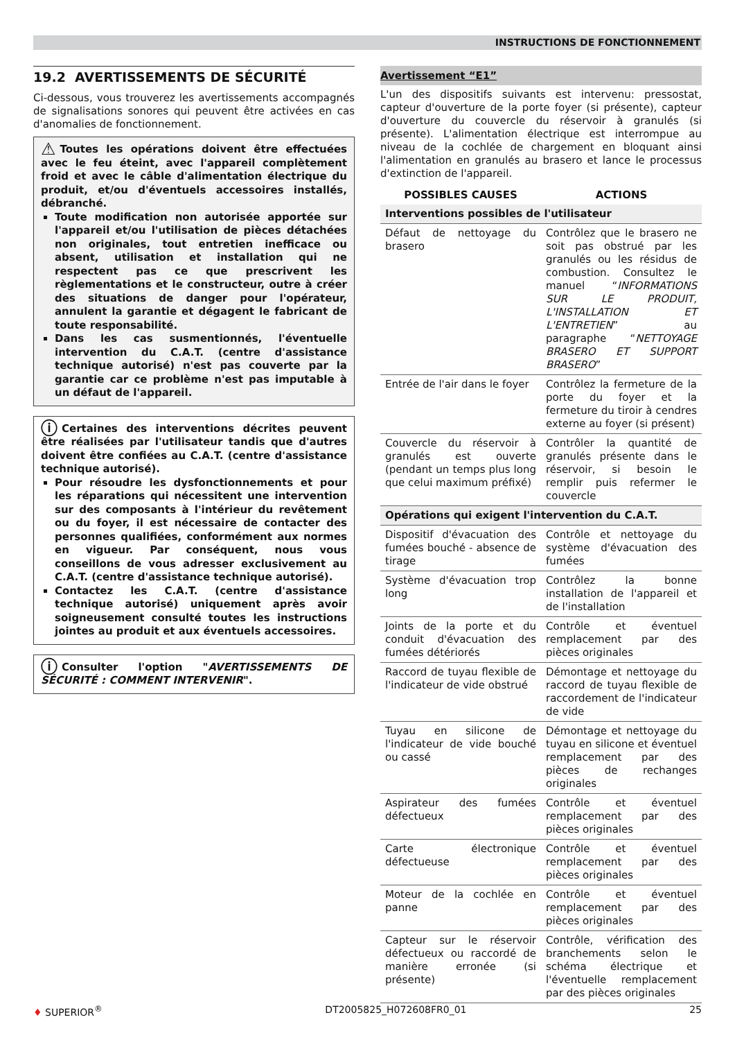INSTRUCTIONS DE FONCTIONNEMENT
19.2 AVERTISSEMENTS DE SÉCURITÉ
Ci-dessous, vous trouverez les avertissements accompagnés de signalisations sonores qui peuvent être activées en cas d'anomalies de fonctionnement.
⚠ Toutes les opérations doivent être effectuées avec le feu éteint, avec l'appareil complètement froid et avec le câble d'alimentation électrique du produit, et/ou d'éventuels accessoires installés, débranché.
Toute modification non autorisée apportée sur l'appareil et/ou l'utilisation de pièces détachées non originales, tout entretien inefficace ou absent, utilisation et installation qui ne respectent pas ce que prescrivent les règlementations et le constructeur, outre à créer des situations de danger pour l'opérateur, annulent la garantie et dégagent le fabricant de toute responsabilité.
Dans les cas susmentionnés, l'éventuelle intervention du C.A.T. (centre d'assistance technique autorisé) n'est pas couverte par la garantie car ce problème n'est pas imputable à un défaut de l'appareil.
ⓘ Certaines des interventions décrites peuvent être réalisées par l'utilisateur tandis que d'autres doivent être confiées au C.A.T. (centre d'assistance technique autorisé).
Pour résoudre les dysfonctionnements et pour les réparations qui nécessitent une intervention sur des composants à l'intérieur du revêtement ou du foyer, il est nécessaire de contacter des personnes qualifiées, conformément aux normes en vigueur. Par conséquent, nous vous conseillons de vous adresser exclusivement au C.A.T. (centre d'assistance technique autorisé).
Contactez les C.A.T. (centre d'assistance technique autorisé) uniquement après avoir soigneusement consulté toutes les instructions jointes au produit et aux éventuels accessoires.
ⓘ Consulter l'option "AVERTISSEMENTS DE SÉCURITÉ : COMMENT INTERVENIR".
Avertissement “E1”
L'un des dispositifs suivants est intervenu: pressostat, capteur d'ouverture de la porte foyer (si présente), capteur d'ouverture du couvercle du réservoir à granulés (si présente). L'alimentation électrique est interrompue au niveau de la cochlée de chargement en bloquant ainsi l'alimentation en granulés au brasero et lance le processus d'extinction de l'appareil.
| POSSIBLES CAUSES | ACTIONS |
| --- | --- |
| Interventions possibles de l'utilisateur | |
| Défaut de nettoyage du brasero | Contrôlez que le brasero ne soit pas obstrué par les granulés ou les résidus de combustion. Consultez le manuel “ INFORMATIONS SUR LE PRODUIT, L'INSTALLATION ET L'ENTRETIEN ” au paragraphe “ NETTOYAGE BRASERO ET SUPPORT BRASERO ” |
| Entrée de l'air dans le foyer | Contrôlez la fermeture de la porte du foyer et la fermeture du tiroir à cendres externe au foyer (si présent) |
| Couvercle du réservoir à granulés est ouverte (pendant un temps plus long que celui maximum préfixé) | Contrôler la quantité de granulés présente dans le réservoir, si besoin le remplir puis refermer le couvercle |
| Opérations qui exigent l'intervention du C.A.T. | |
| Dispositif d'évacuation des fumées bouché - absence de tirage | Contrôle et nettoyage du système d'évacuation des fumées |
| Système d'évacuation trop long | Contrôlez la bonne installation de l'appareil et de l'installation |
| Joints de la porte et du conduit d'évacuation des fumées détériorés | Contrôle et éventuel remplacement par des pièces originales |
| Raccord de tuyau flexible de l'indicateur de vide obstrué | Démontage et nettoyage du raccord de tuyau flexible de raccordement de l'indicateur de vide |
| Tuyau en silicone de l'indicateur de vide bouché ou cassé | Démontage et nettoyage du tuyau en silicone et éventuel remplacement par des pièces de rechanges originales |
| Aspirateur des fumées défectueux | Contrôle et éventuel remplacement par des pièces originales |
| Carte électronique défectueuse | Contrôle et éventuel remplacement par des pièces originales |
| Moteur de la cochlée en panne | Contrôle et éventuel remplacement par des pièces originales |
| Capteur sur le réservoir défectueux ou raccordé de manière erronée (si présente) | Contrôle, vérification des branchements selon le schéma électrique et l'éventuelle remplacement par des pièces originales |
♦ SUPERIOR<sup>®</sup> DT2005825_H072608FR0_01 25